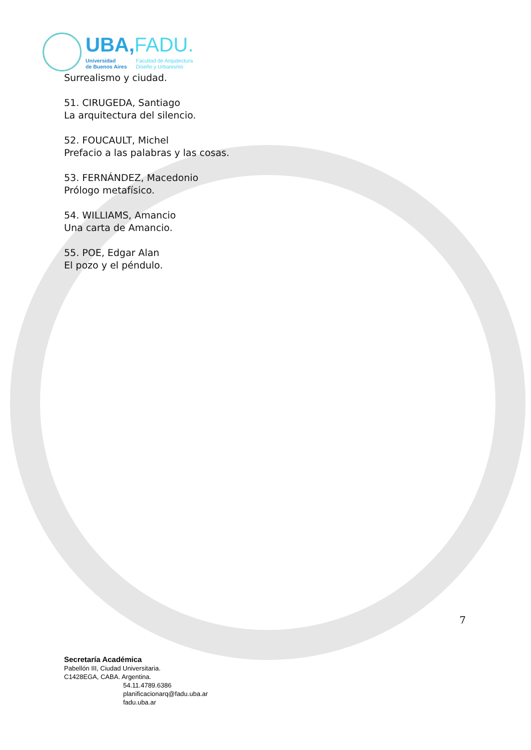UBA,FADU.
Universidad
de Buenos Aires
Facultad de Arquitectura
Diseño y Urbanismo
Surrealismo y ciudad.
51. CIRUGEDA, Santiago
La arquitectura del silencio.
52. FOUCAULT, Michel
Prefacio a las palabras y las cosas.
53. FERNÁNDEZ, Macedonio
Prólogo metafísico.
54. WILLIAMS, Amancio
Una carta de Amancio.
55. POE, Edgar Alan
El pozo y el péndulo.
7
Secretaría Académica
Pabellón III, Ciudad Universitaria.
C1428EGA, CABA. Argentina.
54.11.4789.6386
planificacionarq@fadu.uba.ar
fadu.uba.ar